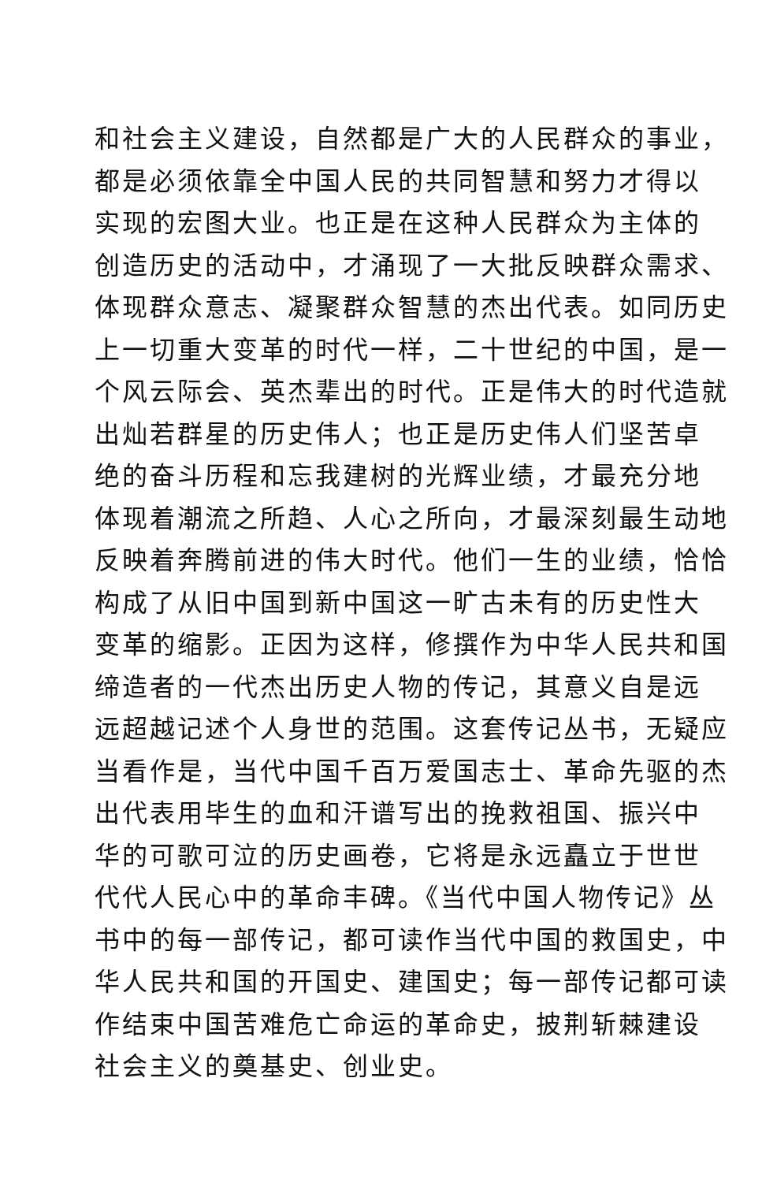和社会主义建设，自然都是广大的人民群众的事业，
都是必须依靠全中国人民的共同智慧和努力才得以
实现的宏图大业。也正是在这种人民群众为主体的
创造历史的活动中，才涌现了一大批反映群众需求、
体现群众意志、凝聚群众智慧的杰出代表。如同历史
上一切重大变革的时代一样，二十世纪的中国，是一
个风云际会、英杰辈出的时代。正是伟大的时代造就
出灿若群星的历史伟人；也正是历史伟人们坚苦卓
绝的奋斗历程和忘我建树的光辉业绩，才最充分地
体现着潮流之所趋、人心之所向，才最深刻最生动地
反映着奔腾前进的伟大时代。他们一生的业绩，恰恰
构成了从旧中国到新中国这一旷古未有的历史性大
变革的缩影。正因为这样，修撰作为中华人民共和国
缔造者的一代杰出历史人物的传记，其意义自是远
远超越记述个人身世的范围。这套传记丛书，无疑应
当看作是，当代中国千百万爱国志士、革命先驱的杰
出代表用毕生的血和汗谱写出的挽救祖国、振兴中
华的可歌可泣的历史画卷，它将是永远矗立于世世
代代人民心中的革命丰碑。《当代中国人物传记》丛
书中的每一部传记，都可读作当代中国的救国史，中
华人民共和国的开国史、建国史；每一部传记都可读
作结束中国苦难危亡命运的革命史，披荆斩棘建设
社会主义的奠基史、创业史。